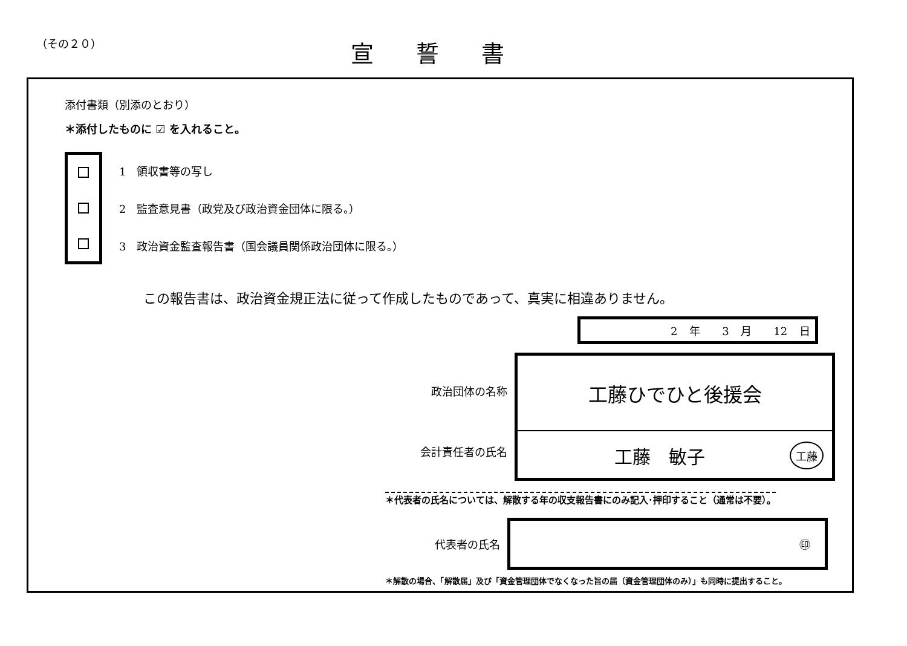（その２０）
宣誓書
添付書類（別添のとおり）
＊添付したものに ☑ を入れること。
1　領収書等の写し
2　監査意見書（政党及び政治資金団体に限る。）
3　政治資金監査報告書（国会議員関係政治団体に限る。）
この報告書は、政治資金規正法に従って作成したものであって、真実に相違ありません。
2 年　　3 月　　12 日
政治団体の名称
会計責任者の氏名
工藤ひでひと後援会
工藤　敏子 工藤
＊代表者の氏名については、解散する年の収支報告書にのみ記入･押印すること（通常は不要）。
代表者の氏名
㊞
＊解散の場合、「解散届」及び「資金管理団体でなくなった旨の届（資金管理団体のみ）」も同時に提出すること。